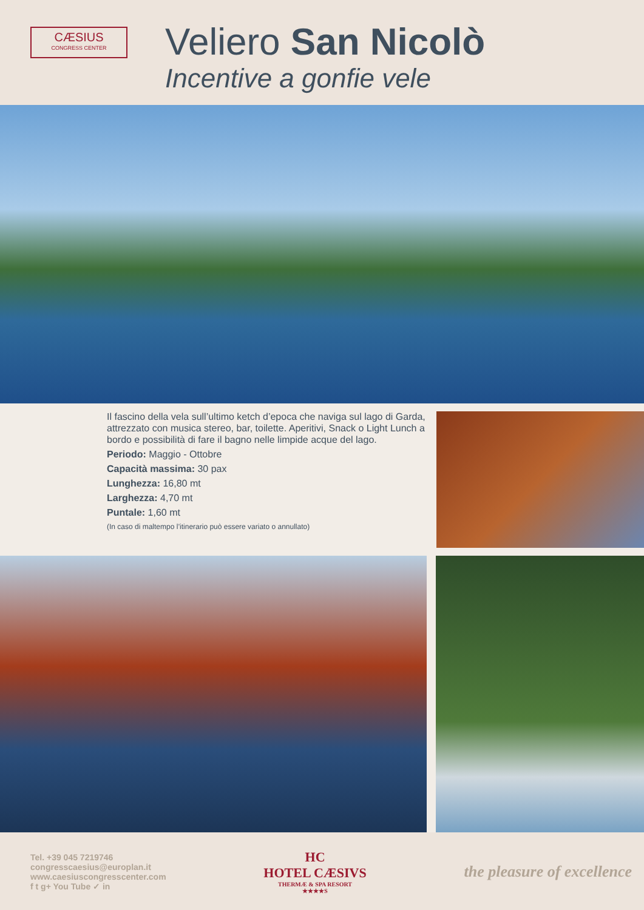CÆSIUS
CONGRESS CENTER
Veliero San Nicolò
Incentive a gonfie vele
Il fascino della vela sull’ultimo ketch d’epoca che naviga sul lago di Garda, attrezzato con musica stereo, bar, toilette. Aperitivi, Snack o Light Lunch a bordo e possibilità di fare il bagno nelle limpide acque del lago.
Periodo: Maggio - Ottobre
Capacità massima: 30 pax
Lunghezza: 16,80 mt
Larghezza: 4,70 mt
Puntale: 1,60 mt
(In caso di maltempo l’itinerario può essere variato o annullato)
Tel. +39 045 7219746
congresscaesius@europlan.it
www.caesiuscongresscenter.com
f t g+ You Tube ✓ in
HC
HOTEL CÆSIVS
THERMÆ & SPA RESORT
★★★★S
the pleasure of excellence